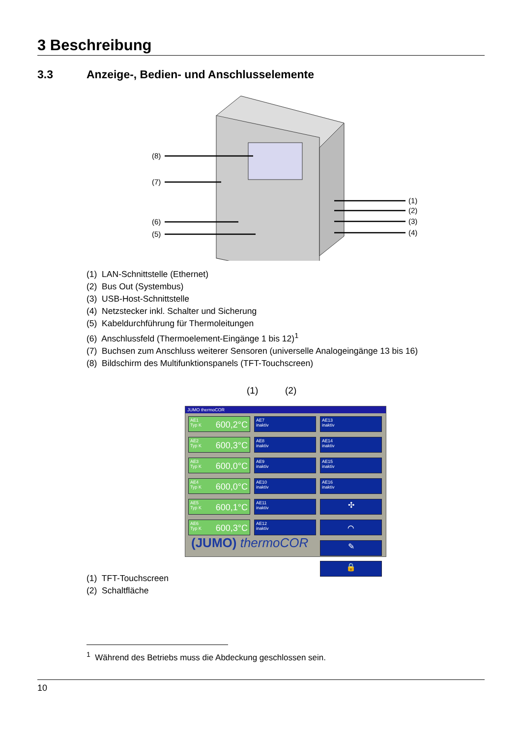3 Beschreibung
3.3 Anzeige-, Bedien- und Anschlusselemente
(8)
(7)
(6)
(5)
(1)
(2)
(3)
(4)
(1) LAN-Schnittstelle (Ethernet)
(2) Bus Out (Systembus)
(3) USB-Host-Schnittstelle
(4) Netzstecker inkl. Schalter und Sicherung
(5) Kabeldurchführung für Thermoleitungen
(6) Anschlussfeld (Thermoelement-Eingänge 1 bis 12)<sup>1</sup>
(7) Buchsen zum Anschluss weiterer Sensoren (universelle Analogeingänge 13 bis 16)
(8) Bildschirm des Multifunktionspanels (TFT-Touchscreen)
(1) (2)
JUMO thermoCOR
AE1
Typ K
600,2°C
AE7
inaktiv
AE13
inaktiv
AE2
Typ K
600,3°C
AE8
inaktiv
AE14
inaktiv
AE3
Typ K
600,0°C
AE9
inaktiv
AE15
inaktiv
AE4
Typ K
600,0°C
AE10
inaktiv
AE16
inaktiv
AE5
Typ K
600,1°C
AE11
inaktiv
✣
AE6
Typ K
600,3°C
AE12
inaktiv
⌒
✎
🔒
(JUMO) thermoCOR
(1) TFT-Touchscreen
(2) Schaltfläche
<sup>1</sup> Während des Betriebs muss die Abdeckung geschlossen sein.
10